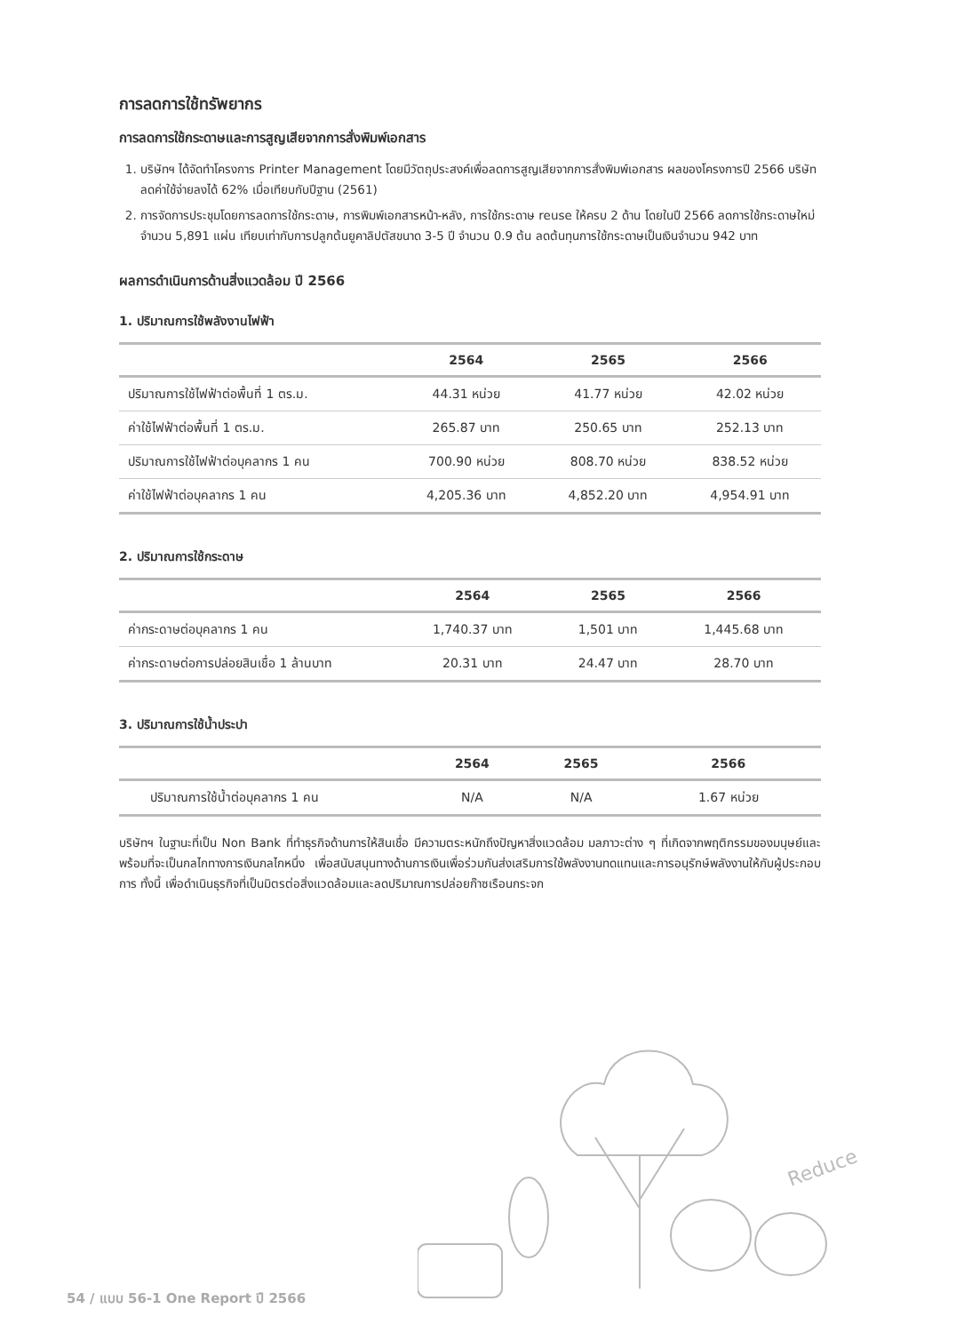การลดการใช้ทรัพยากร
การลดการใช้กระดาษและการสูญเสียจากการสั่งพิมพ์เอกสาร
1. บริษัทฯ ได้จัดทำโครงการ Printer Management โดยมีวัตถุประสงค์เพื่อลดการสูญเสียจากการสั่งพิมพ์เอกสาร ผลของโครงการปี 2566 บริษัทลดค่าใช้จ่ายลงได้ 62% เมื่อเทียบกับปีฐาน (2561)
2. การจัดการประชุมโดยการลดการใช้กระดาษ, การพิมพ์เอกสารหน้า-หลัง, การใช้กระดาษ reuse ให้ครบ 2 ด้าน โดยในปี 2566 ลดการใช้กระดาษใหม่จำนวน 5,891 แผ่น เทียบเท่ากับการปลูกต้นยูคาลิปตัสขนาด 3-5 ปี จำนวน 0.9 ต้น ลดต้นทุนการใช้กระดาษเป็นเงินจำนวน 942 บาท
ผลการดำเนินการด้านสิ่งแวดล้อม ปี 2566
1. ปริมาณการใช้พลังงานไฟฟ้า
| | 2564 | 2565 | 2566 |
| --- | --- | --- | --- |
| ปริมาณการใช้ไฟฟ้าต่อพื้นที่ 1 ตร.ม. | 44.31 หน่วย | 41.77 หน่วย | 42.02 หน่วย |
| ค่าใช้ไฟฟ้าต่อพื้นที่ 1 ตร.ม. | 265.87 บาท | 250.65 บาท | 252.13 บาท |
| ปริมาณการใช้ไฟฟ้าต่อบุคลากร 1 คน | 700.90 หน่วย | 808.70 หน่วย | 838.52 หน่วย |
| ค่าใช้ไฟฟ้าต่อบุคลากร 1 คน | 4,205.36 บาท | 4,852.20 บาท | 4,954.91 บาท |
2. ปริมาณการใช้กระดาษ
| | 2564 | 2565 | 2566 |
| --- | --- | --- | --- |
| ค่ากระดาษต่อบุคลากร 1 คน | 1,740.37 บาท | 1,501 บาท | 1,445.68 บาท |
| ค่ากระดาษต่อการปล่อยสินเชื่อ 1 ล้านบาท | 20.31 บาท | 24.47 บาท | 28.70 บาท |
3. ปริมาณการใช้น้ำประปา
| | 2564 | 2565 | 2566 |
| --- | --- | --- | --- |
| ปริมาณการใช้น้ำต่อบุคลากร 1 คน | N/A | N/A | 1.67 หน่วย |
บริษัทฯ ในฐานะที่เป็น Non Bank ที่ทำธุรกิจด้านการให้สินเชื่อ มีความตระหนักถึงปัญหาสิ่งแวดล้อม มลภาวะต่าง ๆ ที่เกิดจากพฤติกรรมของมนุษย์และพร้อมที่จะเป็นกลไกทางการเงินกลไกหนึ่ง เพื่อสนับสนุนทางด้านการเงินเพื่อร่วมกันส่งเสริมการใช้พลังงานทดแทนและการอนุรักษ์พลังงานให้กับผู้ประกอบการ ทั้งนี้ เพื่อดำเนินธุรกิจที่เป็นมิตรต่อสิ่งแวดล้อมและลดปริมาณการปล่อยก๊าซเรือนกระจก
Reduce
54 / แบบ 56-1 One Report ปี 2566